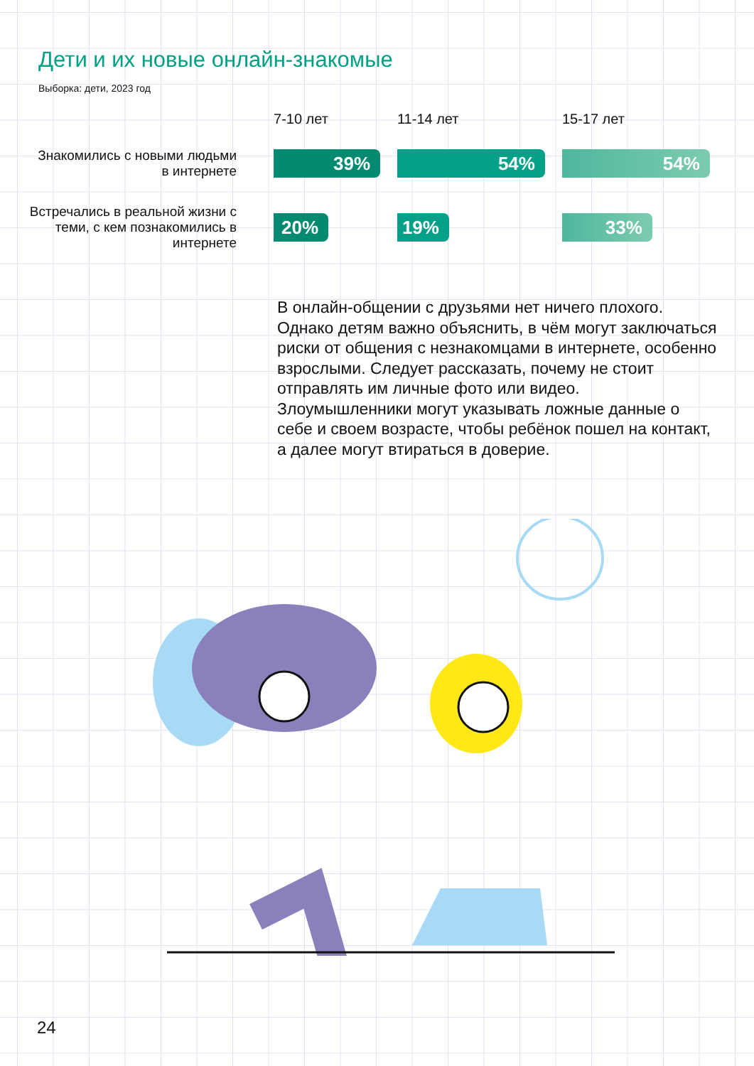Дети и их новые онлайн-знакомые
Выборка: дети, 2023 год
| | 7-10 лет | 11-14 лет | 15-17 лет |
| --- | --- | --- | --- |
| Знакомились с новыми людьми в интернете | 39% | 54% | 54% |
| Встречались в реальной жизни с теми, с кем познакомились в интернете | 20% | 19% | 33% |
В онлайн-общении с друзьями нет ничего плохого. Однако детям важно объяснить, в чём могут заключаться риски от общения с незнакомцами в интернете, особенно взрослыми. Следует рассказать, почему не стоит отправлять им личные фото или видео. Злоумышленники могут указывать ложные данные о себе и своем возрасте, чтобы ребёнок пошел на контакт, а далее могут втираться в доверие.
24